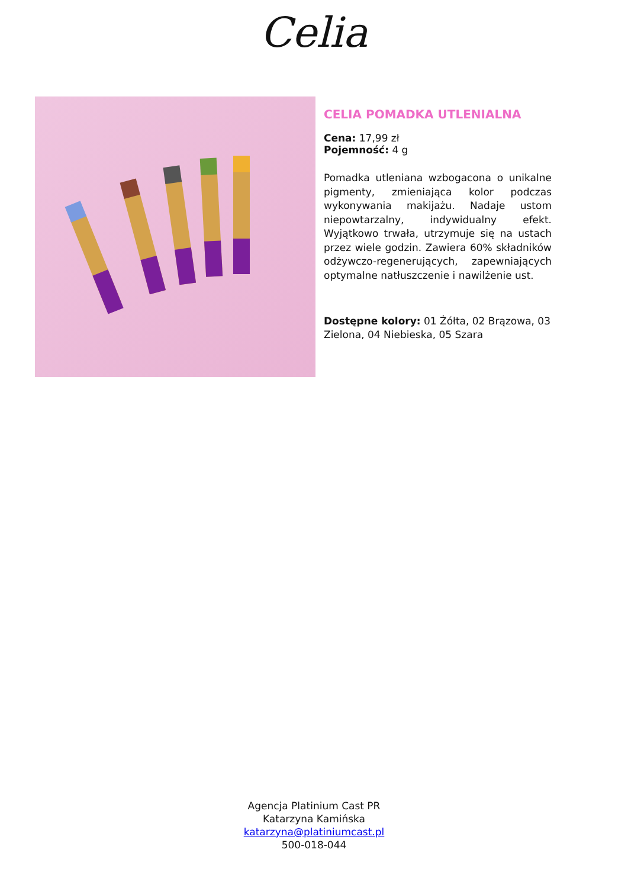Celia
CELIA POMADKA UTLENIALNA
Cena: 17,99 zł
Pojemność: 4 g
Pomadka utleniana wzbogacona o unikalne pigmenty, zmieniająca kolor podczas wykonywania makijażu. Nadaje ustom niepowtarzalny, indywidualny efekt. Wyjątkowo trwała, utrzymuje się na ustach przez wiele godzin. Zawiera 60% składników odżywczo-regenerujących, zapewniających optymalne natłuszczenie i nawilżenie ust.
Dostępne kolory: 01 Żółta, 02 Brązowa, 03 Zielona, 04 Niebieska, 05 Szara
Agencja Platinium Cast PR
Katarzyna Kamińska
katarzyna@platiniumcast.pl
500-018-044